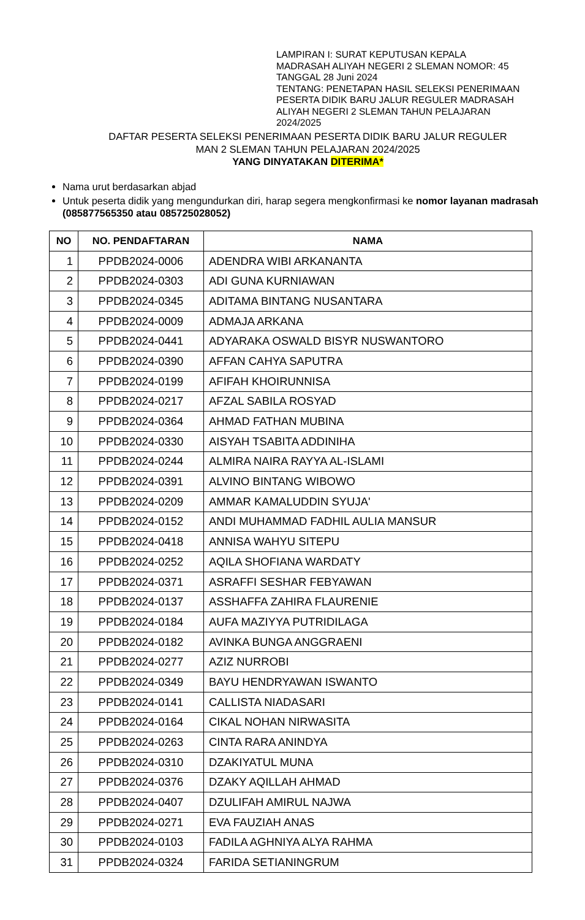LAMPIRAN I: SURAT KEPUTUSAN KEPALA MADRASAH ALIYAH NEGERI 2 SLEMAN NOMOR: 45 TANGGAL 28 Juni 2024
TENTANG: PENETAPAN HASIL SELEKSI PENERIMAAN PESERTA DIDIK BARU JALUR REGULER MADRASAH ALIYAH NEGERI 2 SLEMAN TAHUN PELAJARAN 2024/2025
DAFTAR PESERTA SELEKSI PENERIMAAN PESERTA DIDIK BARU JALUR REGULER
MAN 2 SLEMAN TAHUN PELAJARAN 2024/2025
YANG DINYATAKAN DITERIMA*
Nama urut berdasarkan abjad
Untuk peserta didik yang mengundurkan diri, harap segera mengkonfirmasi ke nomor layanan madrasah (085877565350 atau 085725028052)
| NO | NO. PENDAFTARAN | NAMA |
| --- | --- | --- |
| 1 | PPDB2024-0006 | ADENDRA WIBI ARKANANTA |
| 2 | PPDB2024-0303 | ADI GUNA KURNIAWAN |
| 3 | PPDB2024-0345 | ADITAMA BINTANG NUSANTARA |
| 4 | PPDB2024-0009 | ADMAJA ARKANA |
| 5 | PPDB2024-0441 | ADYARAKA OSWALD BISYR NUSWANTORO |
| 6 | PPDB2024-0390 | AFFAN CAHYA SAPUTRA |
| 7 | PPDB2024-0199 | AFIFAH KHOIRUNNISA |
| 8 | PPDB2024-0217 | AFZAL SABILA ROSYAD |
| 9 | PPDB2024-0364 | AHMAD FATHAN MUBINA |
| 10 | PPDB2024-0330 | AISYAH TSABITA ADDINIHA |
| 11 | PPDB2024-0244 | ALMIRA NAIRA RAYYA AL-ISLAMI |
| 12 | PPDB2024-0391 | ALVINO BINTANG WIBOWO |
| 13 | PPDB2024-0209 | AMMAR KAMALUDDIN SYUJA' |
| 14 | PPDB2024-0152 | ANDI MUHAMMAD FADHIL AULIA MANSUR |
| 15 | PPDB2024-0418 | ANNISA WAHYU SITEPU |
| 16 | PPDB2024-0252 | AQILA SHOFIANA WARDATY |
| 17 | PPDB2024-0371 | ASRAFFI SESHAR FEBYAWAN |
| 18 | PPDB2024-0137 | ASSHAFFA ZAHIRA FLAURENIE |
| 19 | PPDB2024-0184 | AUFA MAZIYYA PUTRIDILAGA |
| 20 | PPDB2024-0182 | AVINKA BUNGA ANGGRAENI |
| 21 | PPDB2024-0277 | AZIZ NURROBI |
| 22 | PPDB2024-0349 | BAYU HENDRYAWAN ISWANTO |
| 23 | PPDB2024-0141 | CALLISTA NIADASARI |
| 24 | PPDB2024-0164 | CIKAL NOHAN NIRWASITA |
| 25 | PPDB2024-0263 | CINTA RARA ANINDYA |
| 26 | PPDB2024-0310 | DZAKIYATUL MUNA |
| 27 | PPDB2024-0376 | DZAKY AQILLAH AHMAD |
| 28 | PPDB2024-0407 | DZULIFAH AMIRUL NAJWA |
| 29 | PPDB2024-0271 | EVA FAUZIAH ANAS |
| 30 | PPDB2024-0103 | FADILA AGHNIYA ALYA RAHMA |
| 31 | PPDB2024-0324 | FARIDA SETIANINGRUM |